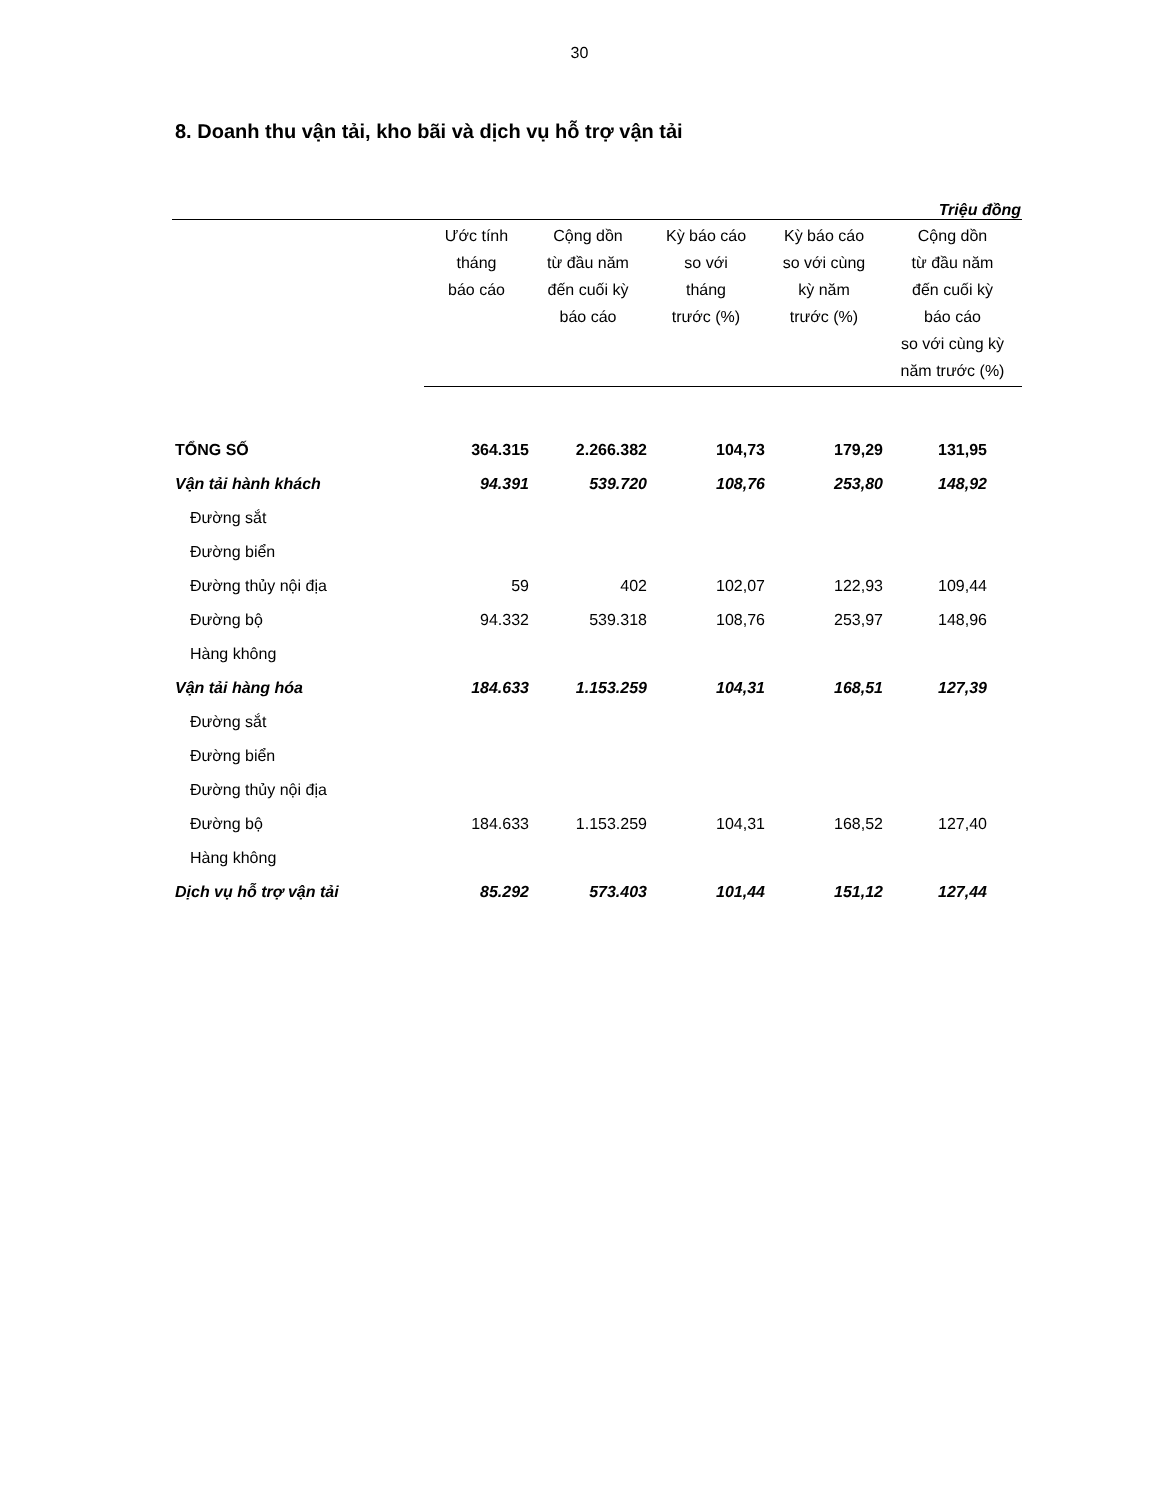30
8. Doanh thu vận tải, kho bãi và dịch vụ hỗ trợ vận tải
Triệu đồng
| | Ước tính tháng báo cáo | Cộng dồn từ đầu năm đến cuối kỳ báo cáo | Kỳ báo cáo so với tháng trước (%) | Kỳ báo cáo so với cùng kỳ năm trước (%) | Cộng dồn từ đầu năm đến cuối kỳ báo cáo so với cùng kỳ năm trước (%) |
| --- | --- | --- | --- | --- | --- |
| TỔNG SỐ | 364.315 | 2.266.382 | 104,73 | 179,29 | 131,95 |
| Vận tải hành khách | 94.391 | 539.720 | 108,76 | 253,80 | 148,92 |
| Đường sắt | | | | | |
| Đường biển | | | | | |
| Đường thủy nội địa | 59 | 402 | 102,07 | 122,93 | 109,44 |
| Đường bộ | 94.332 | 539.318 | 108,76 | 253,97 | 148,96 |
| Hàng không | | | | | |
| Vận tải hàng hóa | 184.633 | 1.153.259 | 104,31 | 168,51 | 127,39 |
| Đường sắt | | | | | |
| Đường biển | | | | | |
| Đường thủy nội địa | | | | | |
| Đường bộ | 184.633 | 1.153.259 | 104,31 | 168,52 | 127,40 |
| Hàng không | | | | | |
| Dịch vụ hỗ trợ vận tải | 85.292 | 573.403 | 101,44 | 151,12 | 127,44 |